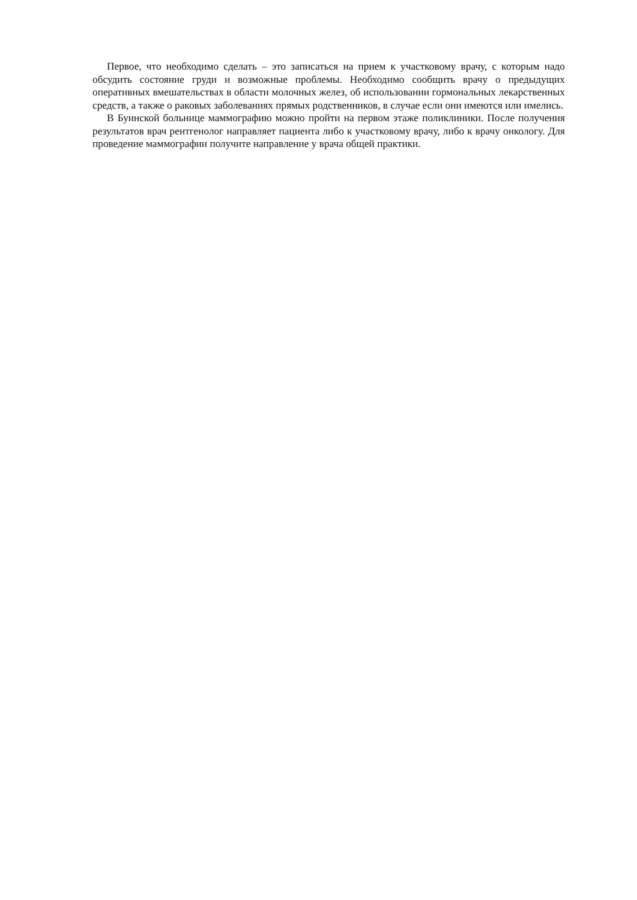Первое, что необходимо сделать – это записаться на прием к участковому врачу, с которым надо обсудить состояние груди и возможные проблемы. Необходимо сообщить врачу о предыдущих оперативных вмешательствах в области молочных желез, об использовании гормональных лекарственных средств, а также о раковых заболеваниях прямых родственников, в случае если они имеются или имелись.
В Буинской больнице маммографию можно пройти на первом этаже поликлиники. После получения результатов врач рентгенолог направляет пациента либо к участковому врачу, либо к врачу онкологу. Для проведение маммографии получите направление у врача общей практики.